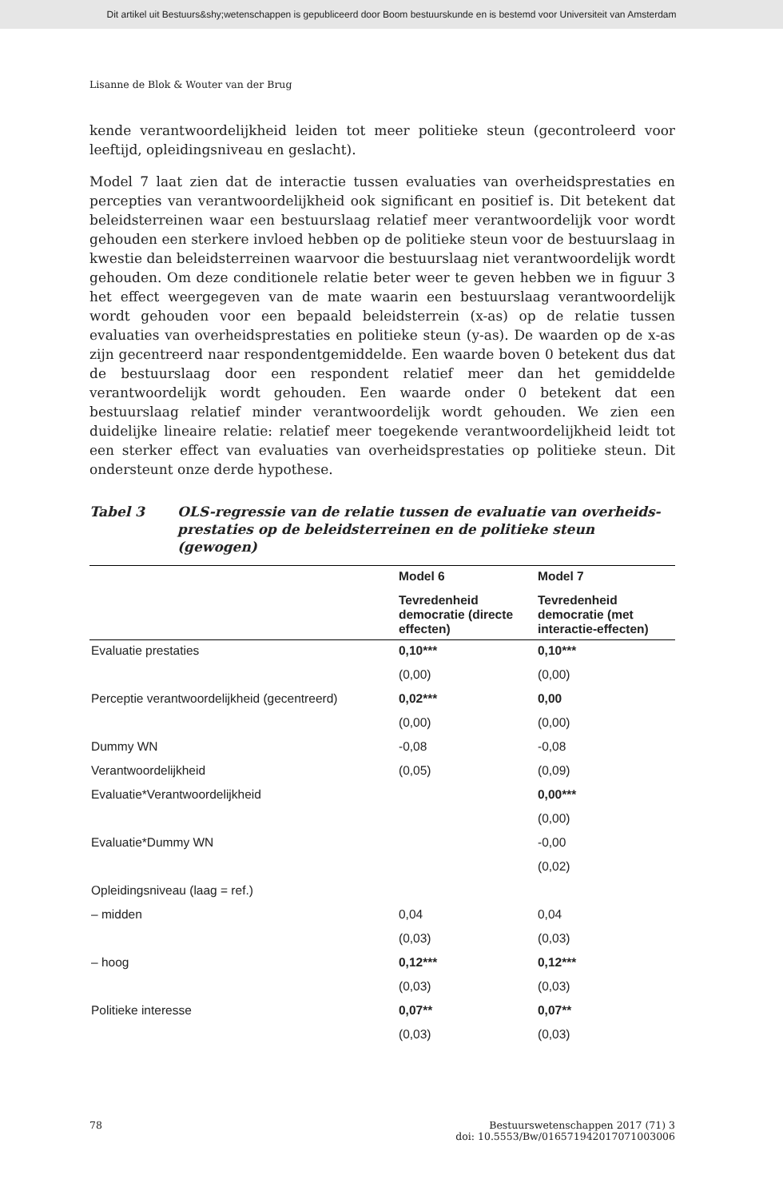Dit artikel uit Bestuurs&shy;wetenschappen is gepubliceerd door Boom bestuurskunde en is bestemd voor Universiteit van Amsterdam
Lisanne de Blok & Wouter van der Brug
kende verantwoordelijkheid leiden tot meer politieke steun (gecontroleerd voor leeftijd, opleidingsniveau en geslacht).
Model 7 laat zien dat de interactie tussen evaluaties van overheidsprestaties en percepties van verantwoordelijkheid ook significant en positief is. Dit betekent dat beleidsterreinen waar een bestuurslaag relatief meer verantwoordelijk voor wordt gehouden een sterkere invloed hebben op de politieke steun voor de bestuurslaag in kwestie dan beleidsterreinen waarvoor die bestuurslaag niet verantwoordelijk wordt gehouden. Om deze conditionele relatie beter weer te geven hebben we in figuur 3 het effect weergegeven van de mate waarin een bestuurslaag verantwoordelijk wordt gehouden voor een bepaald beleidsterrein (x-as) op de relatie tussen evaluaties van overheidsprestaties en politieke steun (y-as). De waarden op de x-as zijn gecentreerd naar respondentgemiddelde. Een waarde boven 0 betekent dus dat de bestuurslaag door een respondent relatief meer dan het gemiddelde verantwoordelijk wordt gehouden. Een waarde onder 0 betekent dat een bestuurslaag relatief minder verantwoordelijk wordt gehouden. We zien een duidelijke lineaire relatie: relatief meer toegekende verantwoordelijkheid leidt tot een sterker effect van evaluaties van overheidsprestaties op politieke steun. Dit ondersteunt onze derde hypothese.
Tabel 3 OLS-regressie van de relatie tussen de evaluatie van overheids-prestaties op de beleidsterreinen en de politieke steun (gewogen)
| | Model 6 | Model 7 |
| --- | --- | --- |
| | Tevredenheid democratie (directe effecten) | Tevredenheid democratie (met interactie-effecten) |
| Evaluatie prestaties | 0,10*** | 0,10*** |
| | (0,00) | (0,00) |
| Perceptie verantwoordelijkheid (gecentreerd) | 0,02*** | 0,00 |
| | (0,00) | (0,00) |
| Dummy WN | -0,08 | -0,08 |
| Verantwoordelijkheid | (0,05) | (0,09) |
| Evaluatie*Verantwoordelijkheid | | 0,00*** |
| | | (0,00) |
| Evaluatie*Dummy WN | | -0,00 |
| | | (0,02) |
| Opleidingsniveau (laag = ref.) | | |
| – midden | 0,04 | 0,04 |
| | (0,03) | (0,03) |
| – hoog | 0,12*** | 0,12*** |
| | (0,03) | (0,03) |
| Politieke interesse | 0,07** | 0,07** |
| | (0,03) | (0,03) |
78 Bestuurswetenschappen 2017 (71) 3
doi: 10.5553/Bw/016571942017071003006